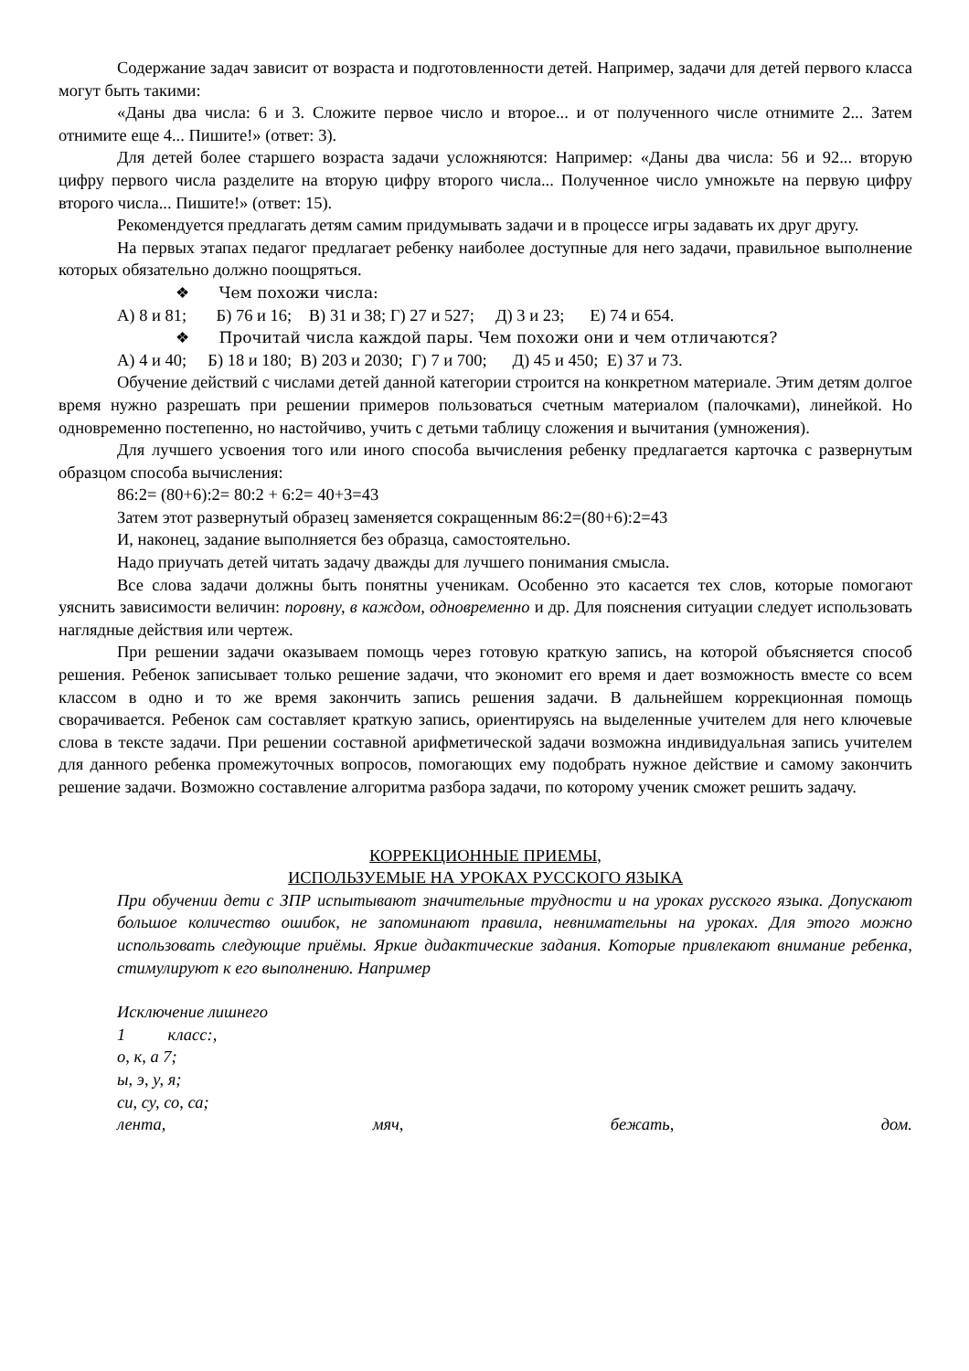Содержание задач зависит от возраста и подготовленности детей. Например, задачи для детей первого класса могут быть такими:
«Даны два числа: 6 и 3. Сложите первое число и второе... и от полученного числе отнимите 2... Затем отнимите еще 4... Пишите!» (ответ: 3).
Для детей более старшего возраста задачи усложняются: Например: «Даны два числа: 56 и 92... вторую цифру первого числа разделите на вторую цифру второго числа... Полученное число умножьте на первую цифру второго числа... Пишите!» (ответ: 15).
Рекомендуется предлагать детям самим придумывать задачи и в процессе игры задавать их друг другу.
На первых этапах педагог предлагает ребенку наиболее доступные для него задачи, правильное выполнение которых обязательно должно поощряться.
❖ Чем похожи числа:
А) 8 и 81; Б) 76 и 16; В) 31 и 38; Г) 27 и 527; Д) 3 и 23; Е) 74 и 654.
❖ Прочитай числа каждой пары. Чем похожи они и чем отличаются?
А) 4 и 40; Б) 18 и 180; В) 203 и 2030; Г) 7 и 700; Д) 45 и 450; Е) 37 и 73.
Обучение действий с числами детей данной категории строится на конкретном материале. Этим детям долгое время нужно разрешать при решении примеров пользоваться счетным материалом (палочками), линейкой. Но одновременно постепенно, но настойчиво, учить с детьми таблицу сложения и вычитания (умножения).
Для лучшего усвоения того или иного способа вычисления ребенку предлагается карточка с развернутым образцом способа вычисления:
86:2= (80+6):2= 80:2 + 6:2= 40+3=43
Затем этот развернутый образец заменяется сокращенным 86:2=(80+6):2=43
И, наконец, задание выполняется без образца, самостоятельно.
Надо приучать детей читать задачу дважды для лучшего понимания смысла.
Все слова задачи должны быть понятны ученикам. Особенно это касается тех слов, которые помогают уяснить зависимости величин: поровну, в каждом, одновременно и др. Для пояснения ситуации следует использовать наглядные действия или чертеж.
При решении задачи оказываем помощь через готовую краткую запись, на которой объясняется способ решения. Ребенок записывает только решение задачи, что экономит его время и дает возможность вместе со всем классом в одно и то же время закончить запись решения задачи. В дальнейшем коррекционная помощь сворачивается. Ребенок сам составляет краткую запись, ориентируясь на выделенные учителем для него ключевые слова в тексте задачи. При решении составной арифметической задачи возможна индивидуальная запись учителем для данного ребенка промежуточных вопросов, помогающих ему подобрать нужное действие и самому закончить решение задачи. Возможно составление алгоритма разбора задачи, по которому ученик сможет решить задачу.
КОРРЕКЦИОННЫЕ ПРИЕМЫ,
ИСПОЛЬЗУЕМЫЕ НА УРОКАХ РУССКОГО ЯЗЫКА
При обучении дети с ЗПР испытывают значительные трудности и на уроках русского языка. Допускают большое количество ошибок, не запоминают правила, невнимательны на уроках. Для этого можно использовать следующие приёмы. Яркие дидактические задания. Которые привлекают внимание ребенка, стимулируют к его выполнению. Например
Исключение лишнего
1 класс:,
о, к, а 7;
ы, э, у, я;
си, су, со, са;
лента, мяч, бежать, дом.